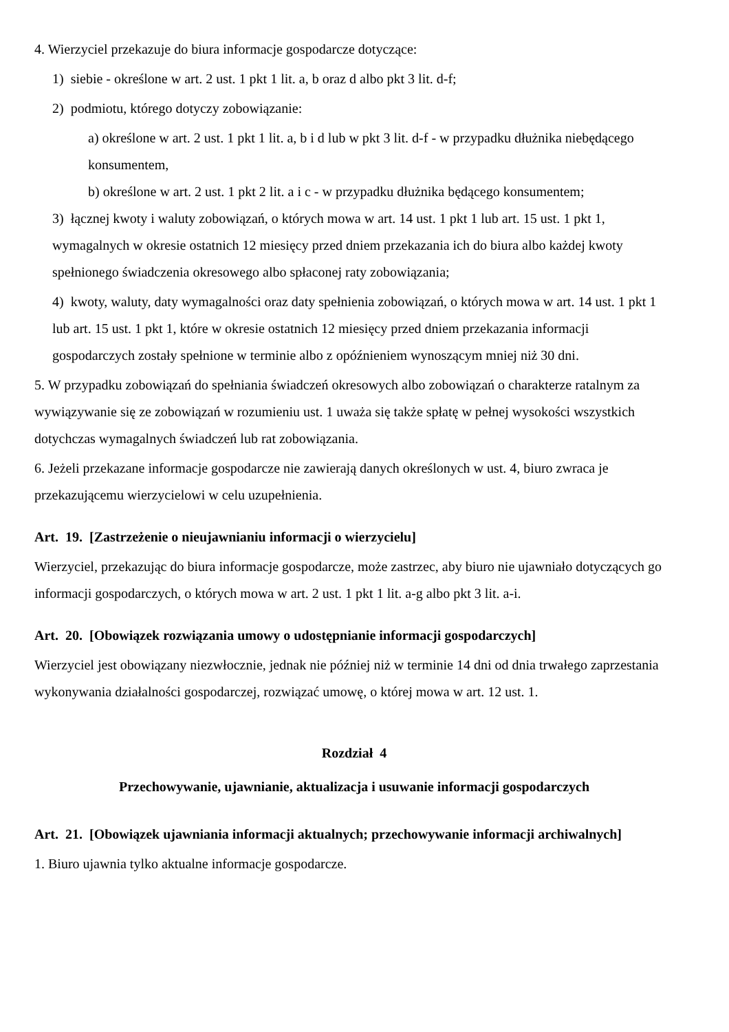4. Wierzyciel przekazuje do biura informacje gospodarcze dotyczące:
1) siebie - określone w art. 2 ust. 1 pkt 1 lit. a, b oraz d albo pkt 3 lit. d-f;
2) podmiotu, którego dotyczy zobowiązanie:
a) określone w art. 2 ust. 1 pkt 1 lit. a, b i d lub w pkt 3 lit. d-f - w przypadku dłużnika niebędącego konsumentem,
b) określone w art. 2 ust. 1 pkt 2 lit. a i c - w przypadku dłużnika będącego konsumentem;
3) łącznej kwoty i waluty zobowiązań, o których mowa w art. 14 ust. 1 pkt 1 lub art. 15 ust. 1 pkt 1, wymagalnych w okresie ostatnich 12 miesięcy przed dniem przekazania ich do biura albo każdej kwoty spełnionego świadczenia okresowego albo spłaconej raty zobowiązania;
4) kwoty, waluty, daty wymagalności oraz daty spełnienia zobowiązań, o których mowa w art. 14 ust. 1 pkt 1 lub art. 15 ust. 1 pkt 1, które w okresie ostatnich 12 miesięcy przed dniem przekazania informacji gospodarczych zostały spełnione w terminie albo z opóźnieniem wynoszącym mniej niż 30 dni.
5. W przypadku zobowiązań do spełniania świadczeń okresowych albo zobowiązań o charakterze ratalnym za wywiązywanie się ze zobowiązań w rozumieniu ust. 1 uważa się także spłatę w pełnej wysokości wszystkich dotychczas wymagalnych świadczeń lub rat zobowiązania.
6. Jeżeli przekazane informacje gospodarcze nie zawierają danych określonych w ust. 4, biuro zwraca je przekazującemu wierzycielowi w celu uzupełnienia.
Art. 19. [Zastrzeżenie o nieujawnianiu informacji o wierzycielu]
Wierzyciel, przekazując do biura informacje gospodarcze, może zastrzec, aby biuro nie ujawniało dotyczących go informacji gospodarczych, o których mowa w art. 2 ust. 1 pkt 1 lit. a-g albo pkt 3 lit. a-i.
Art. 20. [Obowiązek rozwiązania umowy o udostępnianie informacji gospodarczych]
Wierzyciel jest obowiązany niezwłocznie, jednak nie później niż w terminie 14 dni od dnia trwałego zaprzestania wykonywania działalności gospodarczej, rozwiązać umowę, o której mowa w art. 12 ust. 1.
Rozdział 4
Przechowywanie, ujawnianie, aktualizacja i usuwanie informacji gospodarczych
Art. 21. [Obowiązek ujawniania informacji aktualnych; przechowywanie informacji archiwalnych]
1. Biuro ujawnia tylko aktualne informacje gospodarcze.